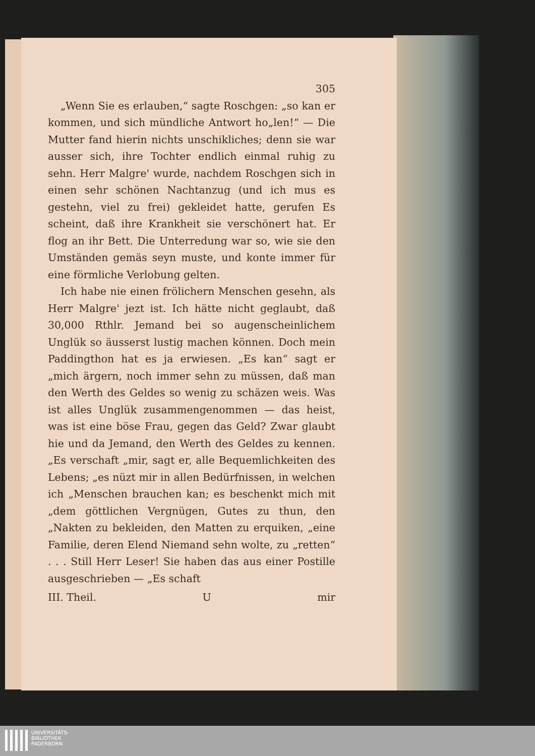305
„Wenn Sie es erlauben,“ sagte Roschgen: „so kan er kommen, und sich mündliche Antwort ho„len!“ — Die Mutter fand hierin nichts unschikliches; denn sie war ausser sich, ihre Tochter endlich einmal ruhig zu sehn. Herr Malgre' wurde, nachdem Roschgen sich in einen sehr schönen Nachtanzug (und ich mus es gestehn, viel zu frei) gekleidet hatte, gerufen Es scheint, daß ihre Krankheit sie verschönert hat. Er flog an ihr Bett. Die Unterredung war so, wie sie den Umständen gemäs seyn muste, und konte immer für eine förmliche Verlobung gelten.
Ich habe nie einen frölichern Menschen gesehn, als Herr Malgre' jezt ist. Ich hätte nicht geglaubt, daß 30,000 Rthlr. Jemand bei so augenscheinlichem Unglük so äusserst lustig machen können. Doch mein Paddingthon hat es ja erwiesen. „Es kan“ sagt er „mich ärgern, noch immer sehn zu müssen, daß man den Werth des Geldes so wenig zu schäzen weis. Was ist alles Unglük zusammengenommen — das heist, was ist eine böse Frau, gegen das Geld? Zwar glaubt hie und da Jemand, den Werth des Geldes zu kennen. „Es verschaft „mir, sagt er, alle Bequemlichkeiten des Lebens; „es nüzt mir in allen Bedürfnissen, in welchen ich „Menschen brauchen kan; es beschenkt mich mit „dem göttlichen Vergnügen, Gutes zu thun, den „Nakten zu bekleiden, den Matten zu erquiken, „eine Familie, deren Elend Niemand sehn wolte, zu „retten“ . . . Still Herr Leser! Sie haben das aus einer Postille ausgeschrieben — „Es schaft
III. Theil. U mir
UNIVERSITÄTS-
BIBLIOTHEK
PADERBORN